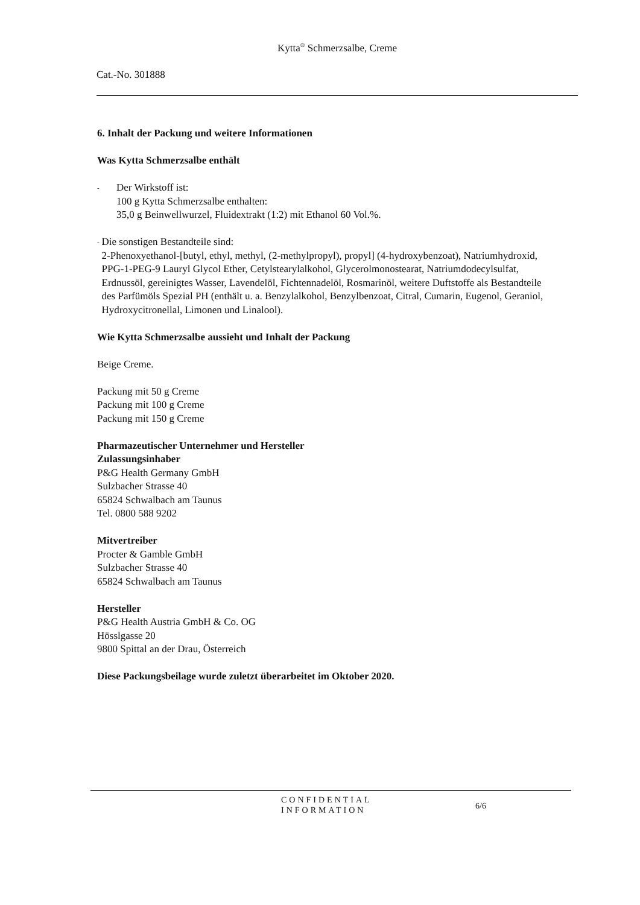Kytta<sup>®</sup> Schmerzsalbe, Creme
Cat.-No. 301888
6. Inhalt der Packung und weitere Informationen
Was Kytta Schmerzsalbe enthält
-
Der Wirkstoff ist:
100 g Kytta Schmerzsalbe enthalten:
35,0 g Beinwellwurzel, Fluidextrakt (1:2) mit Ethanol 60 Vol.%.
-
Die sonstigen Bestandteile sind:
2-Phenoxyethanol-[butyl, ethyl, methyl, (2-methylpropyl), propyl] (4-hydroxybenzoat), Natriumhydroxid, PPG-1-PEG-9 Lauryl Glycol Ether, Cetylstearylalkohol, Glycerolmonostearat, Natriumdodecylsulfat, Erdnussöl, gereinigtes Wasser, Lavendelöl, Fichtennadelöl, Rosmarinöl, weitere Duftstoffe als Bestandteile des Parfümöls Spezial PH (enthält u. a. Benzylalkohol, Benzylbenzoat, Citral, Cumarin, Eugenol, Geraniol, Hydroxycitronellal, Limonen und Linalool).
Wie Kytta Schmerzsalbe aussieht und Inhalt der Packung
Beige Creme.
Packung mit 50 g Creme
Packung mit 100 g Creme
Packung mit 150 g Creme
Pharmazeutischer Unternehmer und Hersteller
Zulassungsinhaber
P&G Health Germany GmbH
Sulzbacher Strasse 40
65824 Schwalbach am Taunus
Tel. 0800 588 9202
Mitvertreiber
Procter & Gamble GmbH
Sulzbacher Strasse 40
65824 Schwalbach am Taunus
Hersteller
P&G Health Austria GmbH & Co. OG
Hösslgasse 20
9800 Spittal an der Drau, Österreich
Diese Packungsbeilage wurde zuletzt überarbeitet im Oktober 2020.
CONFIDENTIAL
INFORMATION
6/6